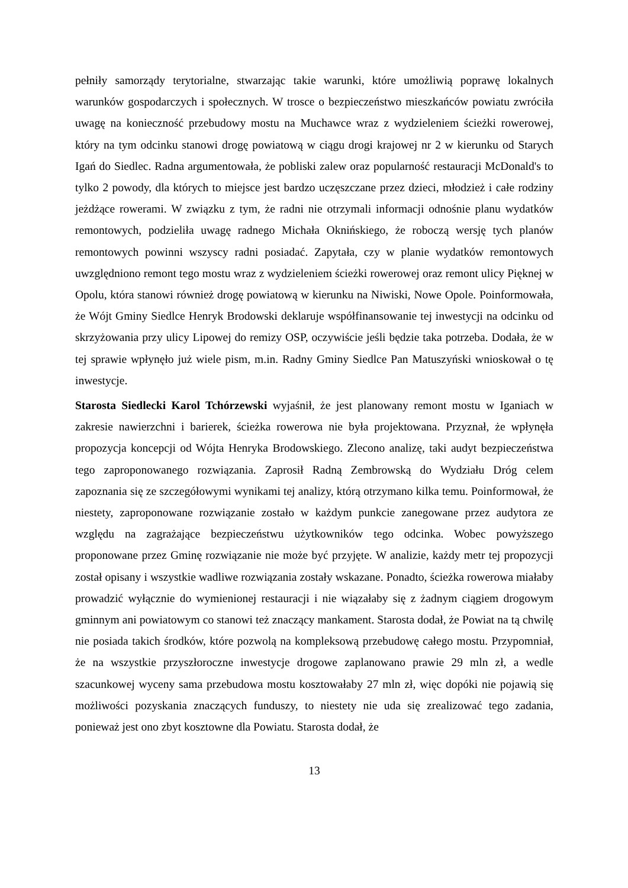pełniły samorządy terytorialne, stwarzając takie warunki, które umożliwią poprawę lokalnych warunków gospodarczych i społecznych. W trosce o bezpieczeństwo mieszkańców powiatu zwróciła uwagę na konieczność przebudowy mostu na Muchawce wraz z wydzieleniem ścieżki rowerowej, który na tym odcinku stanowi drogę powiatową w ciągu drogi krajowej nr 2 w kierunku od Starych Igań do Siedlec. Radna argumentowała, że pobliski zalew oraz popularność restauracji McDonald's to tylko 2 powody, dla których to miejsce jest bardzo uczęszczane przez dzieci, młodzież i całe rodziny jeżdżące rowerami. W związku z tym, że radni nie otrzymali informacji odnośnie planu wydatków remontowych, podzieliła uwagę radnego Michała Oknińskiego, że roboczą wersję tych planów remontowych powinni wszyscy radni posiadać. Zapytała, czy w planie wydatków remontowych uwzględniono remont tego mostu wraz z wydzieleniem ścieżki rowerowej oraz remont ulicy Pięknej w Opolu, która stanowi również drogę powiatową w kierunku na Niwiski, Nowe Opole. Poinformowała, że Wójt Gminy Siedlce Henryk Brodowski deklaruje współfinansowanie tej inwestycji na odcinku od skrzyżowania przy ulicy Lipowej do remizy OSP, oczywiście jeśli będzie taka potrzeba. Dodała, że w tej sprawie wpłynęło już wiele pism, m.in. Radny Gminy Siedlce Pan Matuszyński wnioskował o tę inwestycje.
Starosta Siedlecki Karol Tchórzewski wyjaśnił, że jest planowany remont mostu w Iganiach w zakresie nawierzchni i barierek, ścieżka rowerowa nie była projektowana. Przyznał, że wpłynęła propozycja koncepcji od Wójta Henryka Brodowskiego. Zlecono analizę, taki audyt bezpieczeństwa tego zaproponowanego rozwiązania. Zaprosił Radną Zembrowską do Wydziału Dróg celem zapoznania się ze szczegółowymi wynikami tej analizy, którą otrzymano kilka temu. Poinformował, że niestety, zaproponowane rozwiązanie zostało w każdym punkcie zanegowane przez audytora ze względu na zagrażające bezpieczeństwu użytkowników tego odcinka. Wobec powyższego proponowane przez Gminę rozwiązanie nie może być przyjęte. W analizie, każdy metr tej propozycji został opisany i wszystkie wadliwe rozwiązania zostały wskazane. Ponadto, ścieżka rowerowa miałaby prowadzić wyłącznie do wymienionej restauracji i nie wiązałaby się z żadnym ciągiem drogowym gminnym ani powiatowym co stanowi też znaczący mankament. Starosta dodał, że Powiat na tą chwilę nie posiada takich środków, które pozwolą na kompleksową przebudowę całego mostu. Przypomniał, że na wszystkie przyszłoroczne inwestycje drogowe zaplanowano prawie 29 mln zł, a wedle szacunkowej wyceny sama przebudowa mostu kosztowałaby 27 mln zł, więc dopóki nie pojawią się możliwości pozyskania znaczących funduszy, to niestety nie uda się zrealizować tego zadania, ponieważ jest ono zbyt kosztowne dla Powiatu. Starosta dodał, że
13